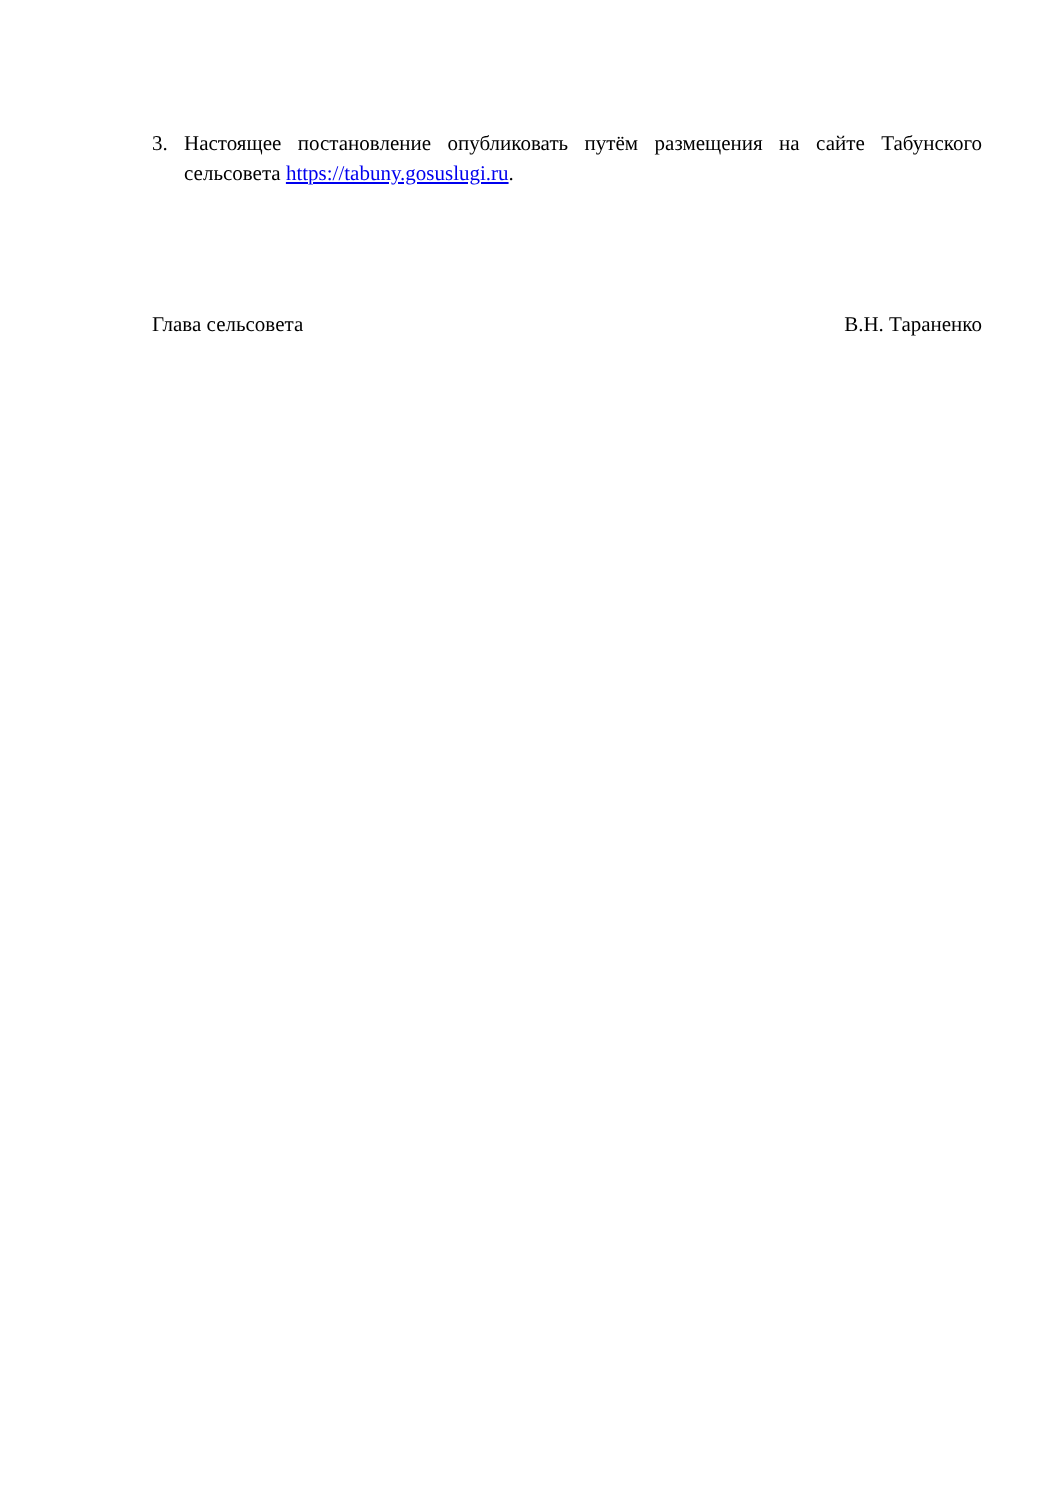3. Настоящее постановление опубликовать путём размещения на сайте Табунского сельсовета https://tabuny.gosuslugi.ru.
Глава сельсовета В.Н. Тараненко